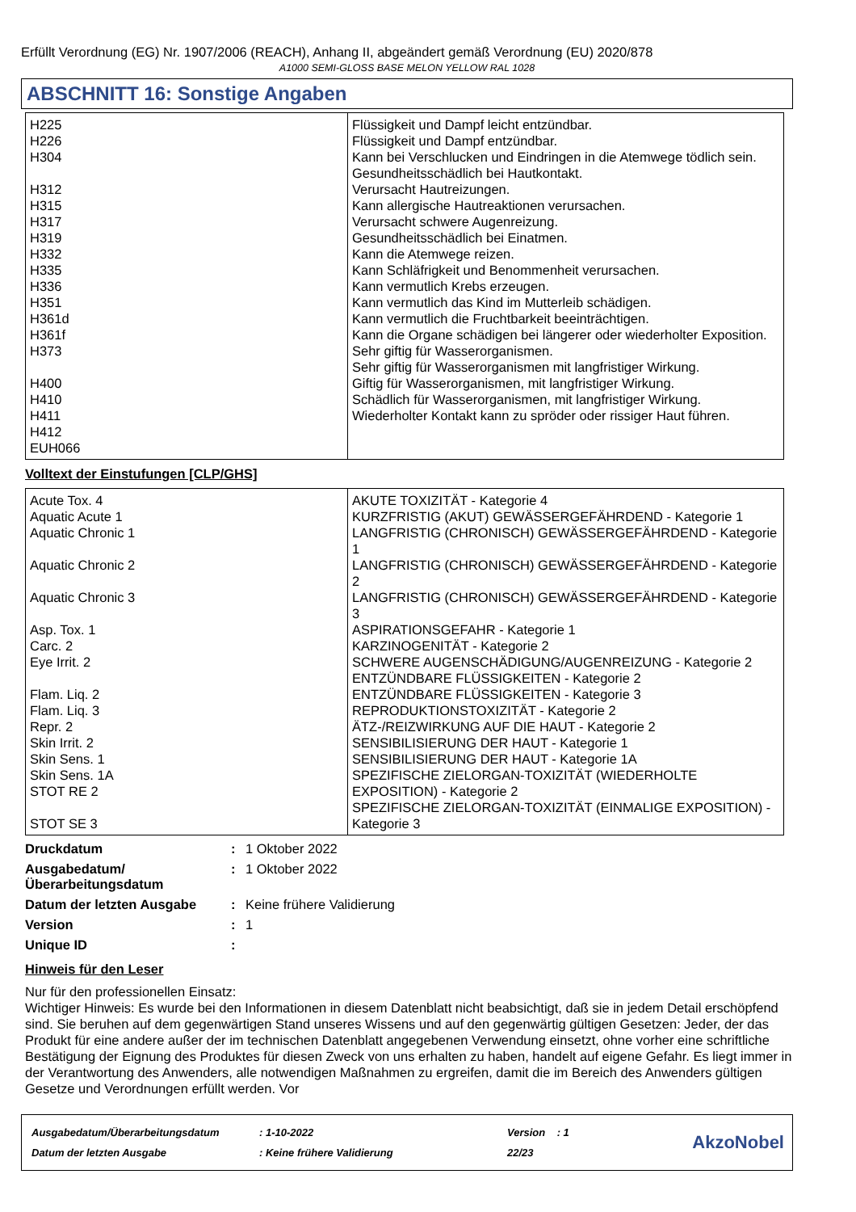Erfüllt Verordnung (EG) Nr. 1907/2006 (REACH), Anhang II, abgeändert gemäß Verordnung (EU) 2020/878
A1000 SEMI-GLOSS BASE MELON YELLOW RAL 1028
ABSCHNITT 16: Sonstige Angaben
| H225 H226 H304 H312 H315 H317 H319 H332 H335 H336 H351 H361d H361f H373 H400 H410 H411 H412 EUH066 | Flüssigkeit und Dampf leicht entzündbar. Flüssigkeit und Dampf entzündbar. Kann bei Verschlucken und Eindringen in die Atemwege tödlich sein. Gesundheitsschädlich bei Hautkontakt. Verursacht Hautreizungen. Kann allergische Hautreaktionen verursachen. Verursacht schwere Augenreizung. Gesundheitsschädlich bei Einatmen. Kann die Atemwege reizen. Kann Schläfrigkeit und Benommenheit verursachen. Kann vermutlich Krebs erzeugen. Kann vermutlich das Kind im Mutterleib schädigen. Kann vermutlich die Fruchtbarkeit beeinträchtigen. Kann die Organe schädigen bei längerer oder wiederholter Exposition. Sehr giftig für Wasserorganismen. Sehr giftig für Wasserorganismen mit langfristiger Wirkung. Giftig für Wasserorganismen, mit langfristiger Wirkung. Schädlich für Wasserorganismen, mit langfristiger Wirkung. Wiederholter Kontakt kann zu spröder oder rissiger Haut führen. |
Volltext der Einstufungen [CLP/GHS]
| Acute Tox. 4 Aquatic Acute 1 Aquatic Chronic 1 Aquatic Chronic 2 Aquatic Chronic 3 Asp. Tox. 1 Carc. 2 Eye Irrit. 2 Flam. Liq. 2 Flam. Liq. 3 Repr. 2 Skin Irrit. 2 Skin Sens. 1 Skin Sens. 1A STOT RE 2 STOT SE 3 | AKUTE TOXIZITÄT - Kategorie 4 KURZFRISTIG (AKUT) GEWÄSSERGEFÄHRDEND - Kategorie 1 LANGFRISTIG (CHRONISCH) GEWÄSSERGEFÄHRDEND - Kategorie 1 LANGFRISTIG (CHRONISCH) GEWÄSSERGEFÄHRDEND - Kategorie 2 LANGFRISTIG (CHRONISCH) GEWÄSSERGEFÄHRDEND - Kategorie 3 ASPIRATIONSGEFAHR - Kategorie 1 KARZINOGENITÄT - Kategorie 2 SCHWERE AUGENSCHÄDIGUNG/AUGENREIZUNG - Kategorie 2 ENTZÜNDBARE FLÜSSIGKEITEN - Kategorie 2 ENTZÜNDBARE FLÜSSIGKEITEN - Kategorie 3 REPRODUKTIONSTOXIZITÄT - Kategorie 2 ÄTZ-/REIZWIRKUNG AUF DIE HAUT - Kategorie 2 SENSIBILISIERUNG DER HAUT - Kategorie 1 SENSIBILISIERUNG DER HAUT - Kategorie 1A SPEZIFISCHE ZIELORGAN-TOXIZITÄT (WIEDERHOLTE EXPOSITION) - Kategorie 2 SPEZIFISCHE ZIELORGAN-TOXIZITÄT (EINMALIGE EXPOSITION) - Kategorie 3 |
| Druckdatum | : | 1 Oktober 2022 |
| Ausgabedatum/ Überarbeitungsdatum | : | 1 Oktober 2022 |
| Datum der letzten Ausgabe | : | Keine frühere Validierung |
| Version | : | 1 |
| Unique ID | : | |
Hinweis für den Leser
Nur für den professionellen Einsatz:
Wichtiger Hinweis: Es wurde bei den Informationen in diesem Datenblatt nicht beabsichtigt, daß sie in jedem Detail erschöpfend sind. Sie beruhen auf dem gegenwärtigen Stand unseres Wissens und auf den gegenwärtig gültigen Gesetzen: Jeder, der das Produkt für eine andere außer der im technischen Datenblatt angegebenen Verwendung einsetzt, ohne vorher eine schriftliche Bestätigung der Eignung des Produktes für diesen Zweck von uns erhalten zu haben, handelt auf eigene Gefahr. Es liegt immer in der Verantwortung des Anwenders, alle notwendigen Maßnahmen zu ergreifen, damit die im Bereich des Anwenders gültigen Gesetze und Verordnungen erfüllt werden. Vor
| Ausgabedatum/Überarbeitungsdatum | : 1-10-2022 | Version : 1 |
| Datum der letzten Ausgabe | : Keine frühere Validierung | 22/23 |
AkzoNobel